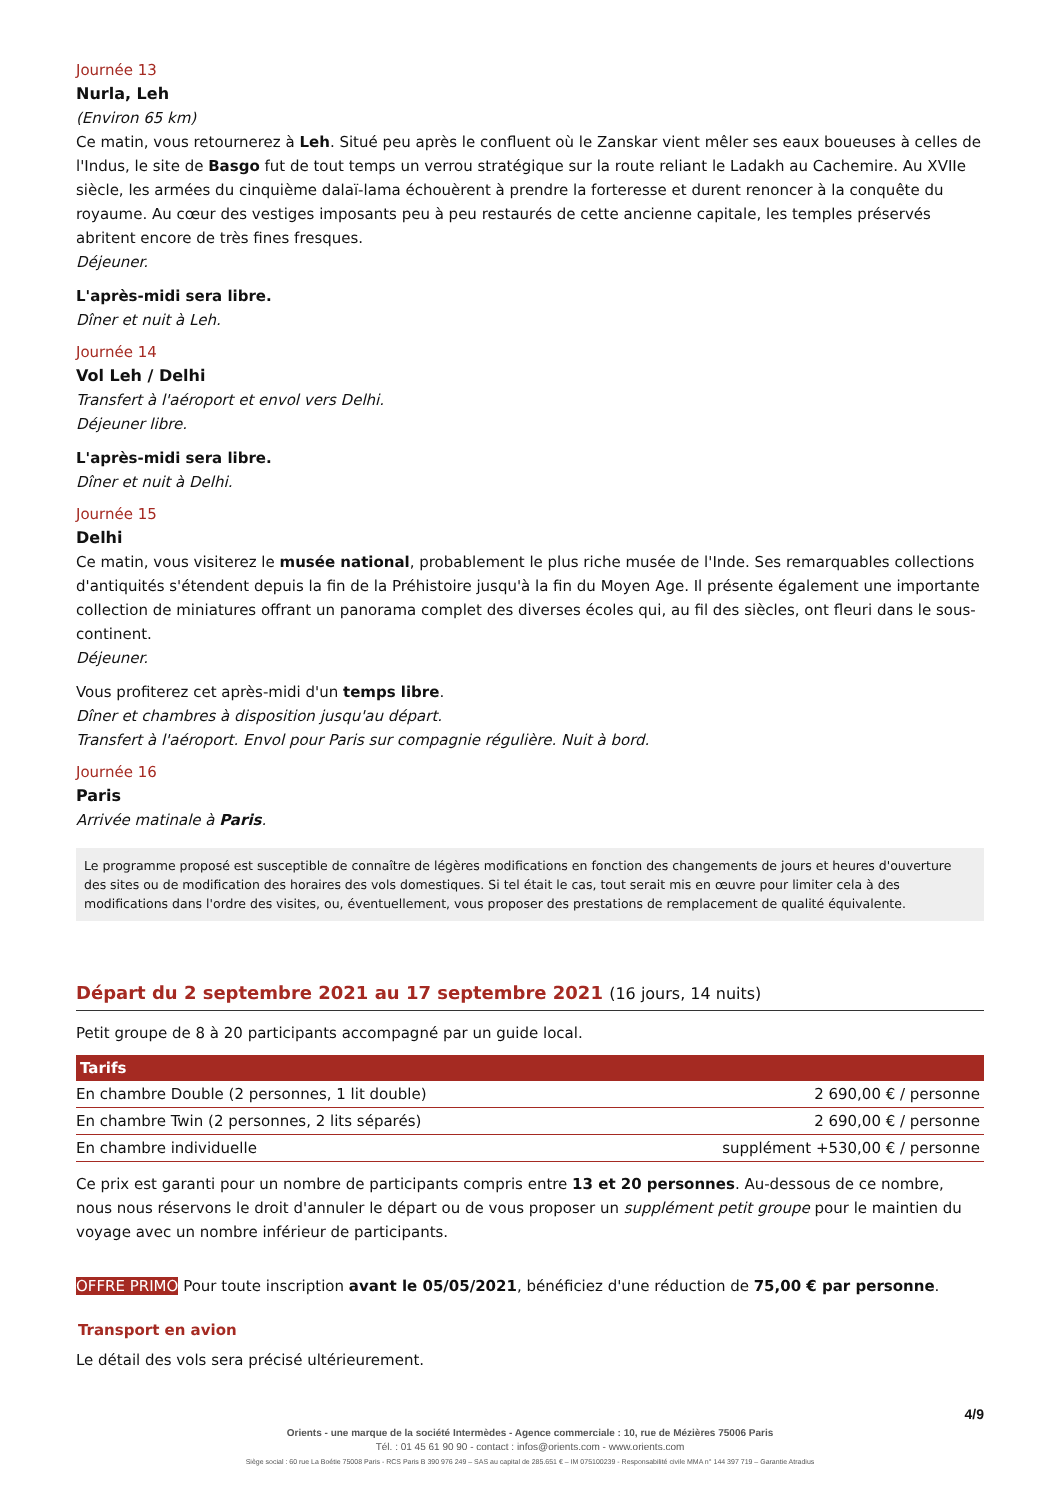Journée 13
Nurla, Leh
(Environ 65 km)
Ce matin, vous retournerez à Leh. Situé peu après le confluent où le Zanskar vient mêler ses eaux boueuses à celles de l'Indus, le site de Basgo fut de tout temps un verrou stratégique sur la route reliant le Ladakh au Cachemire. Au XVIIe siècle, les armées du cinquième dalaï-lama échouèrent à prendre la forteresse et durent renoncer à la conquête du royaume. Au cœur des vestiges imposants peu à peu restaurés de cette ancienne capitale, les temples préservés abritent encore de très fines fresques.
Déjeuner.
L'après-midi sera libre.
Dîner et nuit à Leh.
Journée 14
Vol Leh / Delhi
Transfert à l'aéroport et envol vers Delhi.
Déjeuner libre.
L'après-midi sera libre.
Dîner et nuit à Delhi.
Journée 15
Delhi
Ce matin, vous visiterez le musée national, probablement le plus riche musée de l'Inde. Ses remarquables collections d'antiquités s'étendent depuis la fin de la Préhistoire jusqu'à la fin du Moyen Age. Il présente également une importante collection de miniatures offrant un panorama complet des diverses écoles qui, au fil des siècles, ont fleuri dans le sous-continent.
Déjeuner.
Vous profiterez cet après-midi d'un temps libre.
Dîner et chambres à disposition jusqu'au départ.
Transfert à l'aéroport. Envol pour Paris sur compagnie régulière. Nuit à bord.
Journée 16
Paris
Arrivée matinale à Paris.
Le programme proposé est susceptible de connaître de légères modifications en fonction des changements de jours et heures d'ouverture des sites ou de modification des horaires des vols domestiques. Si tel était le cas, tout serait mis en œuvre pour limiter cela à des modifications dans l'ordre des visites, ou, éventuellement, vous proposer des prestations de remplacement de qualité équivalente.
Départ du 2 septembre 2021 au 17 septembre 2021 (16 jours, 14 nuits)
Petit groupe de 8 à 20 participants accompagné par un guide local.
| Tarifs | |
| --- | --- |
| En chambre Double (2 personnes, 1 lit double) | 2 690,00 € / personne |
| En chambre Twin (2 personnes, 2 lits séparés) | 2 690,00 € / personne |
| En chambre individuelle | supplément +530,00 € / personne |
Ce prix est garanti pour un nombre de participants compris entre 13 et 20 personnes. Au-dessous de ce nombre, nous nous réservons le droit d'annuler le départ ou de vous proposer un supplément petit groupe pour le maintien du voyage avec un nombre inférieur de participants.
OFFRE PRIMO Pour toute inscription avant le 05/05/2021, bénéficiez d'une réduction de 75,00 € par personne.
Transport en avion
Le détail des vols sera précisé ultérieurement.
4/9
Orients - une marque de la société Intermèdes - Agence commerciale : 10, rue de Mézières 75006 Paris
Tél. : 01 45 61 90 90 - contact : infos@orients.com - www.orients.com
Siège social : 60 rue La Boétie 75008 Paris - RCS Paris B 390 976 249 – SAS au capital de 285.651 € – IM 075100239 - Responsabilité civile MMA n° 144 397 719 – Garantie Atradius